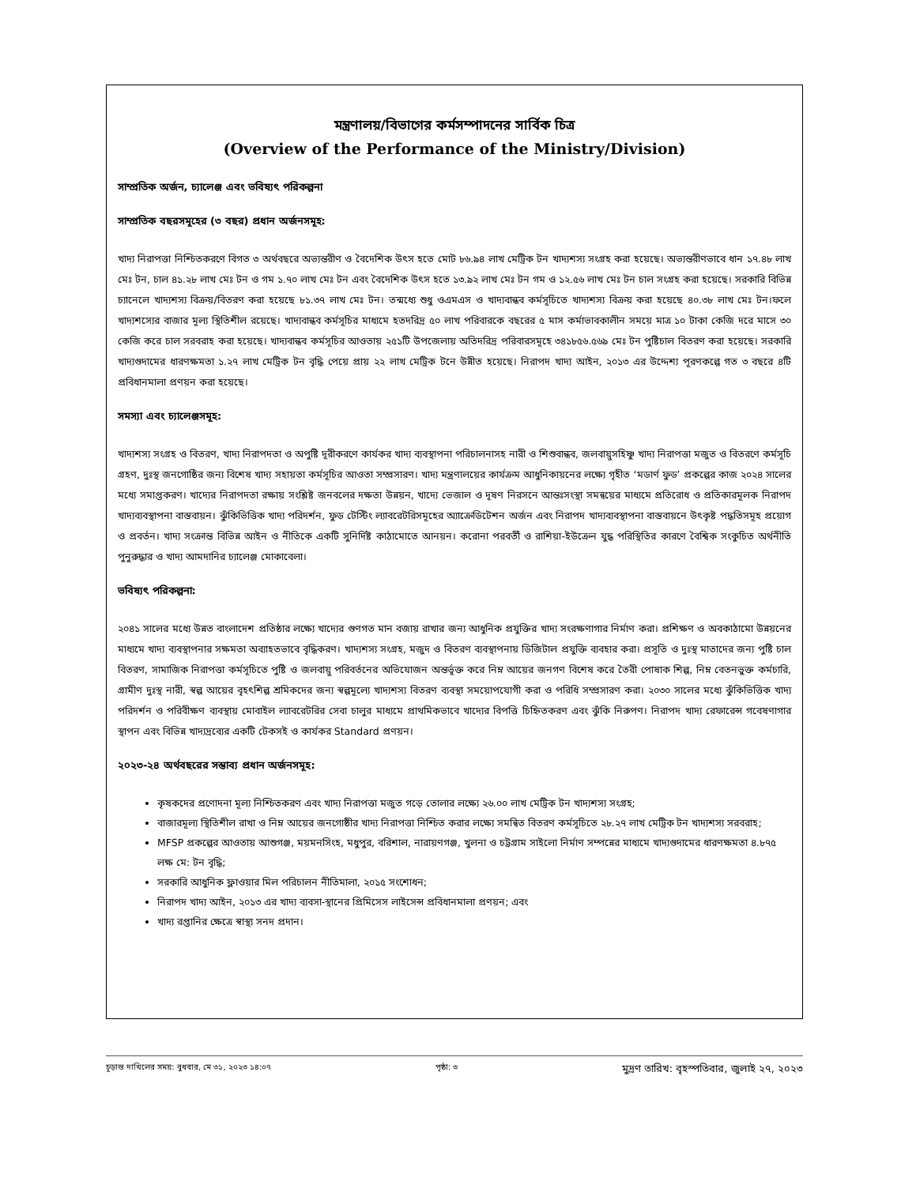মন্ত্রণালয়/বিভাগের কর্মসম্পাদনের সার্বিক চিত্র
(Overview of the Performance of the Ministry/Division)
সাম্প্রতিক অর্জন, চ্যালেঞ্জ এবং ভবিষ্যৎ পরিকল্পনা
সাম্প্রতিক বছরসমূহের (৩ বছর) প্রধান অর্জনসমূহ:
খাদ্য নিরাপত্তা নিশ্চিতকরণে বিগত ৩ অর্থবছরে অভ্যন্তরীণ ও বৈদেশিক উৎস হতে মোট ৮৬.৯৪ লাখ মেট্রিক টন খাদ্যশস্য সংগ্রহ করা হয়েছে। অভ্যন্তরীণভাবে ধান ১৭.৪৮ লাখ মেঃ টন, চাল ৪১.২৮ লাখ মেঃ টন ও গম ১.৭০ লাখ মেঃ টন এবং বৈদেশিক উৎস হতে ১৩.৯২ লাখ মেঃ টন গম ও ১২.৫৬ লাখ মেঃ টন চাল সংগ্রহ করা হয়েছে। সরকারি বিভিন্ন চ্যানেলে খাদ্যশস্য বিক্রয়/বিতরণ করা হয়েছে ৮১.৩৭ লাখ মেঃ টন। তন্মধ্যে শুধু ওএমএস ও খাদ্যবান্ধব কর্মসূচিতে খাদ্যশস্য বিক্রয় করা হয়েছে ৪০.৩৮ লাখ মেঃ টন।ফলে খাদ্যশস্যের বাজার মূল্য স্থিতিশীল রয়েছে। খাদ্যবান্ধব কর্মসূচির মাধ্যমে হতদরিদ্র ৫০ লাখ পরিবারকে বছরের ৫ মাস কর্মাভাবকালীন সময়ে মাত্র ১০ টাকা কেজি দরে মাসে ৩০ কেজি করে চাল সরবরাহ করা হয়েছে। খাদ্যবান্ধব কর্মসূচির আওতায় ২৫১টি উপজেলায় অতিদরিদ্র পরিবারসমূহে ৩৪১৮৫৬.৫৬৯ মেঃ টন পুষ্টিচাল বিতরণ করা হয়েছে। সরকারি খাদ্যগুদামের ধারণক্ষমতা ১.২৭ লাখ মেট্রিক টন বৃদ্ধি পেয়ে প্রায় ২২ লাখ মেট্রিক টনে উন্নীত হয়েছে। নিরাপদ খাদ্য আইন, ২০১৩ এর উদ্দেশ্য পূরণকল্পে গত ৩ বছরে ৪টি প্রবিধানমালা প্রণয়ন করা হয়েছে।
সমস্যা এবং চ্যালেঞ্জসমূহ:
খাদ্যশস্য সংগ্রহ ও বিতরণ, খাদ্য নিরাপদতা ও অপুষ্টি দূরীকরণে কার্যকর খাদ্য ব্যবস্থাপনা পরিচালনাসহ নারী ও শিশুবান্ধব, জলবায়ুসহিষ্ণু খাদ্য নিরাপত্তা মজুত ও বিতরণে কর্মসূচি গ্রহণ, দুঃস্থ জনগোষ্ঠির জন্য বিশেষ খাদ্য সহায়তা কর্মসূচির আওতা সম্প্রসারণ। খাদ্য মন্ত্রণালয়ের কার্যক্রম আধুনিকায়নের লক্ষ্যে গৃহীত ‘মডার্ণ ফুড’ প্রকল্পের কাজ ২০২৪ সালের মধ্যে সমাপ্তকরণ। খাদ্যের নিরাপদতা রক্ষায় সংশ্লিষ্ট জনবলের দক্ষতা উন্নয়ন, খাদ্যে ভেজাল ও দূষণ নিরসনে আন্তঃসংস্থা সমন্বয়ের মাধ্যমে প্রতিরোধ ও প্রতিকারমূলক নিরাপদ খাদ্যব্যবস্থাপনা বাস্তবায়ন। ঝুঁকিভিত্তিক খাদ্য পরিদর্শন, ফুড টেস্টিং ল্যাবরেটরিসমূহের অ্যাক্রেডিটেশন অর্জন এবং নিরাপদ খাদ্যব্যবস্থাপনা বাস্তবায়নে উৎকৃষ্ট পদ্ধতিসমূহ প্রয়োগ ও প্রবর্তন। খাদ্য সংক্রান্ত বিভিন্ন আইন ও নীতিকে একটি সুনির্দিষ্ট কাঠামোতে আনয়ন। করোনা পরবর্তী ও রাশিয়া-ইউক্রেন যুদ্ধ পরিস্থিতির কারণে বৈশ্বিক সংকুচিত অর্থনীতি পুনুরুদ্ধার ও খাদ্য আমদানির চ্যালেঞ্জ মোকাবেলা।
ভবিষ্যৎ পরিকল্পনা:
২০৪১ সালের মধ্যে উন্নত বাংলাদেশ প্রতিষ্ঠার লক্ষ্যে খাদ্যের গুণগত মান বজায় রাখার জন্য আধুনিক প্রযুক্তির খাদ্য সংরক্ষণাগার নির্মাণ করা। প্রশিক্ষণ ও অবকাঠামো উন্নয়নের মাধ্যমে খাদ্য ব্যবস্থাপনার সক্ষমতা অব্যাহতভাবে বৃদ্ধিকরণ। খাদ্যশস্য সংগ্রহ, মজুদ ও বিতরণ ব্যবস্থাপনায় ডিজিটাল প্রযুক্তি ব্যবহার করা। প্রসূতি ও দুঃস্থ মাতাদের জন্য পুষ্টি চাল বিতরণ, সামাজিক নিরাপত্তা কর্মসূচিতে পুষ্টি ও জলবায়ু পরিবর্তনের অভিযোজন অন্তর্ভূক্ত করে নিম্ন আয়ের জনগণ বিশেষ করে তৈরী পোষাক শিল্প, নিম্ন বেতনভুক্ত কর্মচারি, গ্রামীণ দুঃস্থ নারী, স্বল্প আয়ের বৃহৎশিল্প শ্রমিকদের জন্য স্বল্পমূল্যে খাদ্যশস্য বিতরণ ব্যবস্থা সময়োপযোগী করা ও পরিধি সম্প্রসারণ করা। ২০৩০ সালের মধ্যে ঝুঁকিভিত্তিক খাদ্য পরিদর্শন ও পরিবীক্ষণ ব্যবস্থায় মোবাইল ল্যাবরেটরির সেবা চালুর মাধ্যমে প্রাথমিকভাবে খাদ্যের বিপত্তি চিহ্নিতকরণ এবং ঝুঁকি নিরুপণ। নিরাপদ খাদ্য রেফারেন্স গবেষণাগার স্থাপন এবং বিভিন্ন খাদ্যদ্রব্যের একটি টেকসই ও কার্যকর Standard প্রণয়ন।
২০২৩-২৪ অর্থবছরের সম্ভাব্য প্রধান অর্জনসমূহ:
কৃষকদের প্রণোদনা মূল্য নিশ্চিতকরণ এবং খাদ্য নিরাপত্তা মজুত গড়ে তোলার লক্ষ্যে ২৬.০০ লাখ মেট্রিক টন খাদ্যশস্য সংগ্রহ;
বাজারমূল্য স্থিতিশীল রাখা ও নিম্ন আয়ের জনগোষ্ঠীর খাদ্য নিরাপত্তা নিশ্চিত করার লক্ষ্যে সমন্বিত বিতরণ কর্মসূচিতে ২৮.২৭ লাখ মেট্রিক টন খাদ্যশস্য সরবরাহ;
MFSP প্রকল্পের আওতায় আশুগঞ্জ, ময়মনসিংহ, মধুপুর, বরিশাল, নারায়ণগঞ্জ, খুলনা ও চট্টগ্রাম সাইলো নির্মাণ সম্পন্নের মাধ্যমে খাদ্যগুদামের ধারণক্ষমতা ৪.৮৭৫ লক্ষ মে: টন বৃদ্ধি;
সরকারি আধুনিক ফ্লাওয়ার মিল পরিচালন নীতিমালা, ২০১৫ সংশোধন;
নিরাপদ খাদ্য আইন, ২০১৩ এর খাদ্য ব্যবসা-স্থানের প্রিমিসেস লাইসেন্স প্রবিধানমালা প্রণয়ন; এবং
খাদ্য রপ্তানির ক্ষেত্রে স্বাস্থ্য সনদ প্রদান।
চূড়ান্ত দাখিলের সময়: বুধবার, মে ৩১, ২০২৩ ১৪:০৭ পৃষ্ঠা: ৩ মুদ্রণ তারিখ: বৃহস্পতিবার, জুলাই ২৭, ২০২৩